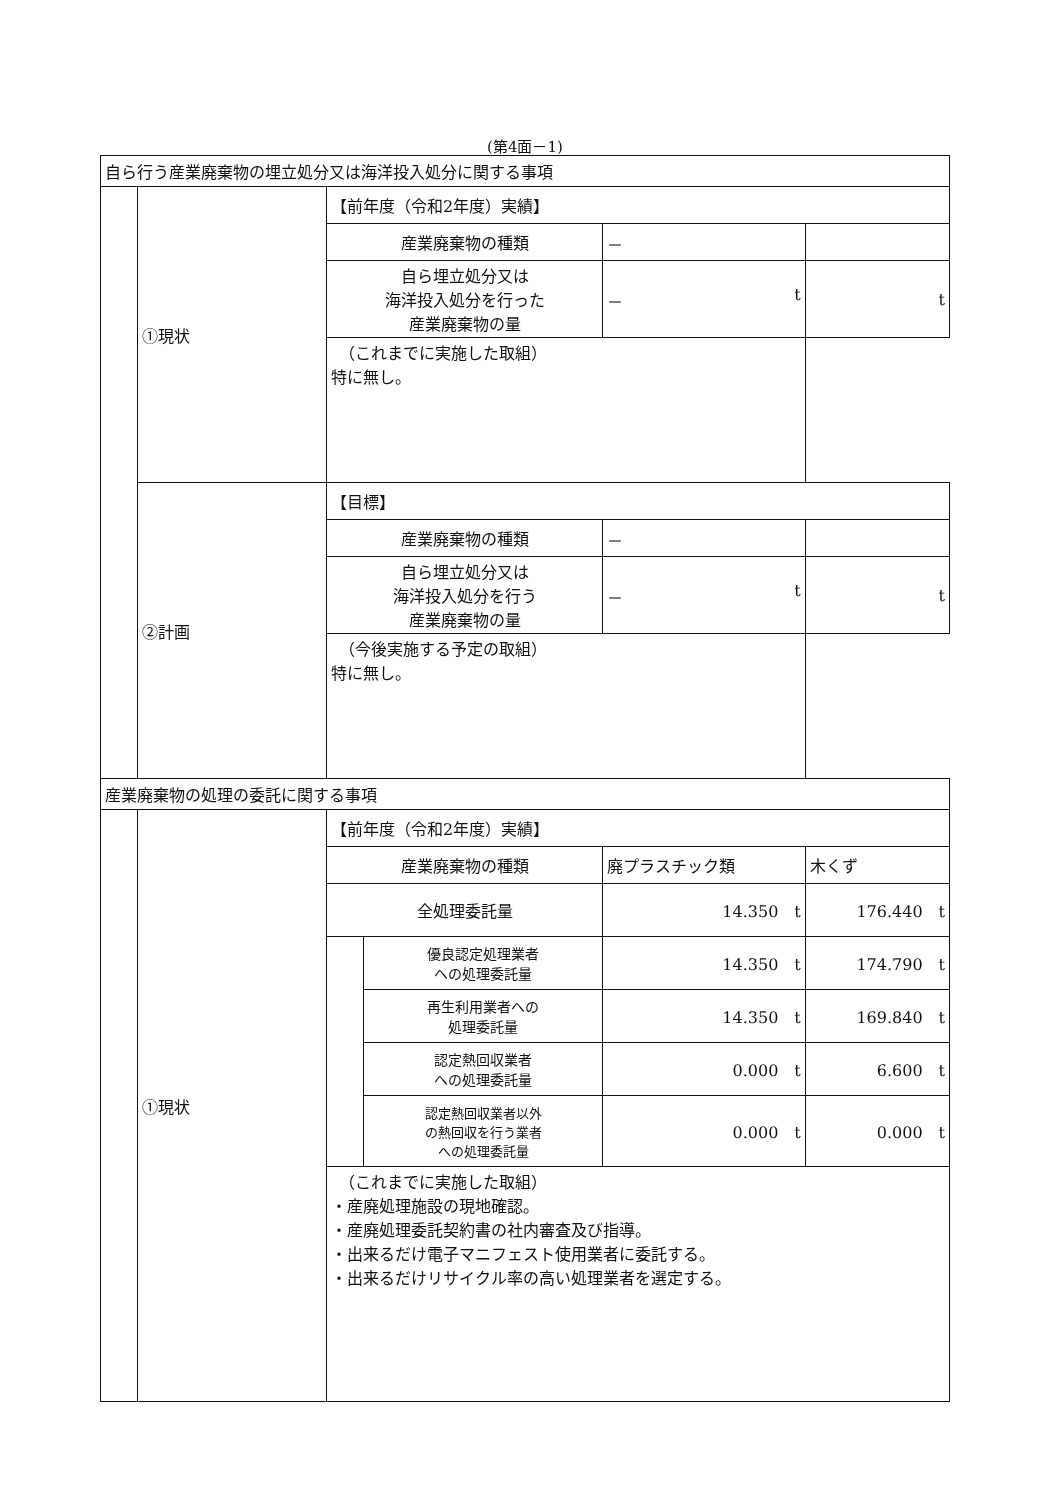(第4面－1)
| 自ら行う産業廃棄物の埋立処分又は海洋投入処分に関する事項 | | | | | |
| | ①現状 | 【前年度（令和2年度）実績】 | | | |
| | | 産業廃棄物の種類 | | － | |
| | | 自ら埋立処分又は 海洋投入処分を行った 産業廃棄物の量 | | － t | t |
| | | （これまでに実施した取組） 特に無し。 | | | |
| | ②計画 | 【目標】 | | | |
| | | 産業廃棄物の種類 | | － | |
| | | 自ら埋立処分又は 海洋投入処分を行う 産業廃棄物の量 | | － t | t |
| | | （今後実施する予定の取組） 特に無し。 | | | |
| 産業廃棄物の処理の委託に関する事項 | | | | | |
| | ①現状 | 【前年度（令和2年度）実績】 | | | |
| | | 産業廃棄物の種類 | | 廃プラスチック類 | 木くず |
| | | 全処理委託量 | | 14.350 t | 176.440 t |
| | | | 優良認定処理業者 への処理委託量 | 14.350 t | 174.790 t |
| | | | 再生利用業者への 処理委託量 | 14.350 t | 169.840 t |
| | | | 認定熱回収業者 への処理委託量 | 0.000 t | 6.600 t |
| | | | 認定熱回収業者以外 の熱回収を行う業者 への処理委託量 | 0.000 t | 0.000 t |
| | | （これまでに実施した取組） ・産廃処理施設の現地確認。 ・産廃処理委託契約書の社内審査及び指導。 ・出来るだけ電子マニフェスト使用業者に委託する。 ・出来るだけリサイクル率の高い処理業者を選定する。 | | | |